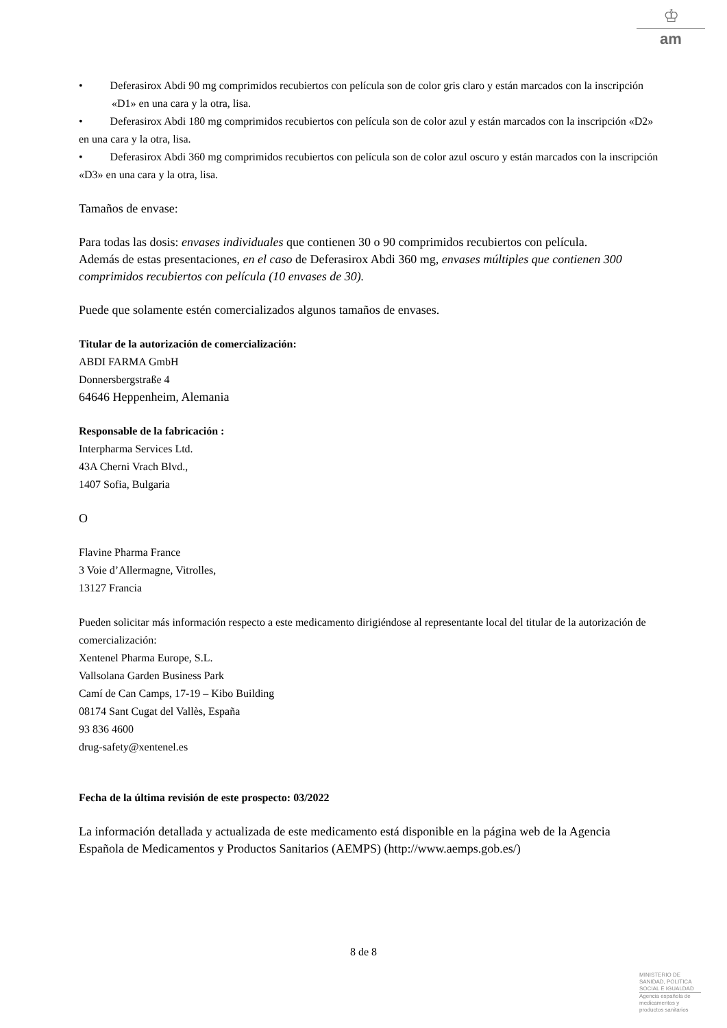♔
am
• Deferasirox Abdi 90 mg comprimidos recubiertos con película son de color gris claro y están marcados con la inscripción «D1» en una cara y la otra, lisa.
• Deferasirox Abdi 180 mg comprimidos recubiertos con película son de color azul y están marcados con la inscripción «D2» en una cara y la otra, lisa.
• Deferasirox Abdi 360 mg comprimidos recubiertos con película son de color azul oscuro y están marcados con la inscripción «D3» en una cara y la otra, lisa.
Tamaños de envase:
Para todas las dosis: envases individuales que contienen 30 o 90 comprimidos recubiertos con película.
Además de estas presentaciones, en el caso de Deferasirox Abdi 360 mg, envases múltiples que contienen 300 comprimidos recubiertos con película (10 envases de 30).
Puede que solamente estén comercializados algunos tamaños de envases.
Titular de la autorización de comercialización:
ABDI FARMA GmbH
Donnersbergstraße 4
64646 Heppenheim, Alemania
Responsable de la fabricación :
Interpharma Services Ltd.
43A Cherni Vrach Blvd.,
1407 Sofia, Bulgaria
O
Flavine Pharma France
3 Voie d’Allermagne, Vitrolles,
13127 Francia
Pueden solicitar más información respecto a este medicamento dirigiéndose al representante local del titular de la autorización de comercialización:
Xentenel Pharma Europe, S.L.
Vallsolana Garden Business Park
Camí de Can Camps, 17-19 – Kibo Building
08174 Sant Cugat del Vallès, España
93 836 4600
drug-safety@xentenel.es
Fecha de la última revisión de este prospecto: 03/2022
La información detallada y actualizada de este medicamento está disponible en la página web de la Agencia Española de Medicamentos y Productos Sanitarios (AEMPS) (http://www.aemps.gob.es/)
8 de 8
MINISTERIO DE
SANIDAD, POLITICA
SOCIAL E IGUALDAD
Agencia española de
medicamentos y
productos sanitarios